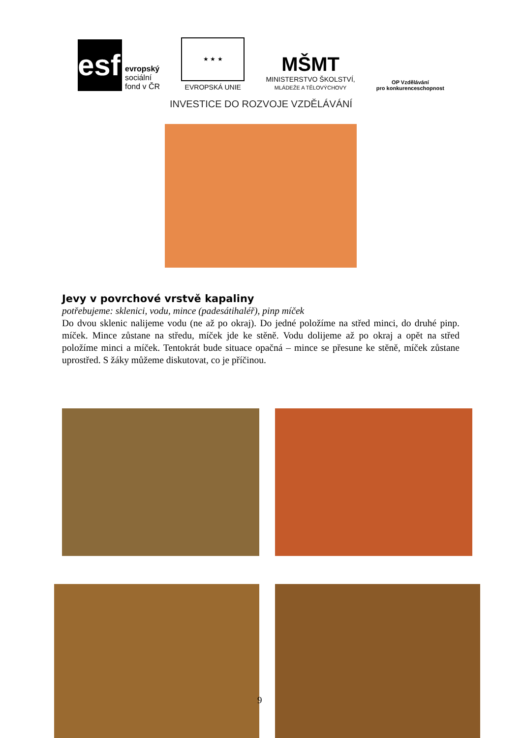esf
evropský
sociální
fond v ČR
★ ★ ★
EVROPSKÁ UNIE
MŠMT
MINISTERSTVO ŠKOLSTVÍ,
MLÁDEŽE A TĚLOVÝCHOVY
OP Vzdělávání
pro konkurenceschopnost
INVESTICE DO ROZVOJE VZDĚLÁVÁNÍ
Jevy v povrchové vrstvě kapaliny
potřebujeme: sklenici, vodu, mince (padesátihaléř), pinp míček
Do dvou sklenic nalijeme vodu (ne až po okraj). Do jedné položíme na střed minci, do druhé pinp. míček. Mince zůstane na středu, míček jde ke stěně. Vodu dolijeme až po okraj a opět na střed položíme minci a míček. Tentokrát bude situace opačná – mince se přesune ke stěně, míček zůstane uprostřed. S žáky můžeme diskutovat, co je příčinou.
9